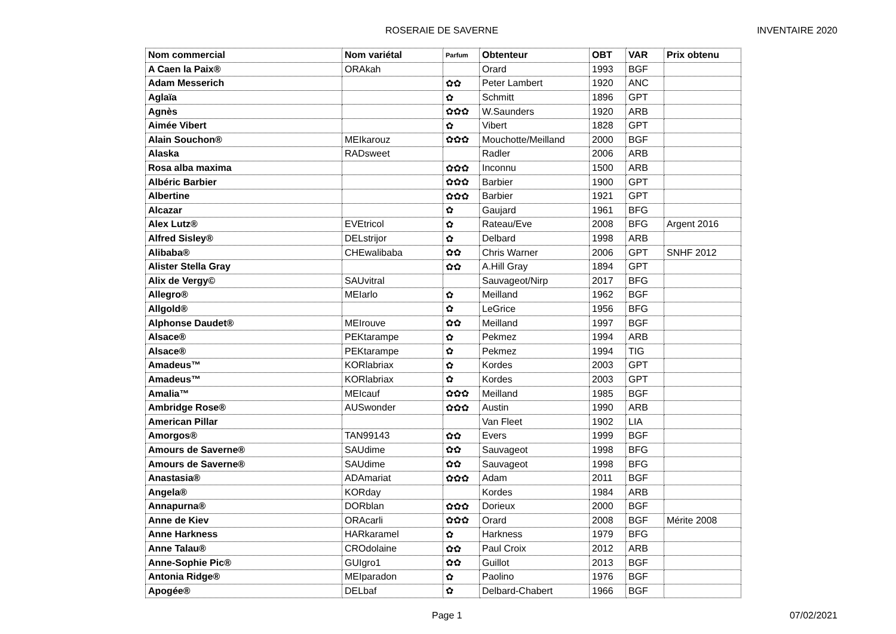ROSERAIE DE SAVERNE INVENTAIRE 2020
| Nom commercial | Nom variétal | Parfum | Obtenteur | OBT | VAR | Prix obtenu |
| --- | --- | --- | --- | --- | --- | --- |
| A Caen la Paix® | ORAkah | | Orard | 1993 | BGF | |
| Adam Messerich | | ✿✿ | Peter Lambert | 1920 | ANC | |
| Aglaïa | | ✿ | Schmitt | 1896 | GPT | |
| Agnès | | ✿✿✿ | W.Saunders | 1920 | ARB | |
| Aimée Vibert | | ✿ | Vibert | 1828 | GPT | |
| Alain Souchon® | MEIkarouz | ✿✿✿ | Mouchotte/Meilland | 2000 | BGF | |
| Alaska | RADsweet | | Radler | 2006 | ARB | |
| Rosa alba maxima | | ✿✿✿ | Inconnu | 1500 | ARB | |
| Albéric Barbier | | ✿✿✿ | Barbier | 1900 | GPT | |
| Albertine | | ✿✿✿ | Barbier | 1921 | GPT | |
| Alcazar | | ✿ | Gaujard | 1961 | BFG | |
| Alex Lutz® | EVEtricol | ✿ | Rateau/Eve | 2008 | BFG | Argent 2016 |
| Alfred Sisley® | DELstrijor | ✿ | Delbard | 1998 | ARB | |
| Alibaba® | CHEwalibaba | ✿✿ | Chris Warner | 2006 | GPT | SNHF 2012 |
| Alister Stella Gray | | ✿✿ | A.Hill Gray | 1894 | GPT | |
| Alix de Vergy© | SAUvitral | | Sauvageot/Nirp | 2017 | BFG | |
| Allegro® | MEIarlo | ✿ | Meilland | 1962 | BGF | |
| Allgold® | | ✿ | LeGrice | 1956 | BFG | |
| Alphonse Daudet® | MEIrouve | ✿✿ | Meilland | 1997 | BGF | |
| Alsace® | PEKtarampe | ✿ | Pekmez | 1994 | ARB | |
| Alsace® | PEKtarampe | ✿ | Pekmez | 1994 | TIG | |
| Amadeus™ | KORlabriax | ✿ | Kordes | 2003 | GPT | |
| Amadeus™ | KORlabriax | ✿ | Kordes | 2003 | GPT | |
| Amalia™ | MEIcauf | ✿✿✿ | Meilland | 1985 | BGF | |
| Ambridge Rose® | AUSwonder | ✿✿✿ | Austin | 1990 | ARB | |
| American Pillar | | | Van Fleet | 1902 | LIA | |
| Amorgos® | TAN99143 | ✿✿ | Evers | 1999 | BGF | |
| Amours de Saverne® | SAUdime | ✿✿ | Sauvageot | 1998 | BFG | |
| Amours de Saverne® | SAUdime | ✿✿ | Sauvageot | 1998 | BFG | |
| Anastasia® | ADAmariat | ✿✿✿ | Adam | 2011 | BGF | |
| Angela® | KORday | | Kordes | 1984 | ARB | |
| Annapurna® | DORblan | ✿✿✿ | Dorieux | 2000 | BGF | |
| Anne de Kiev | ORAcarli | ✿✿✿ | Orard | 2008 | BGF | Mérite 2008 |
| Anne Harkness | HARkaramel | ✿ | Harkness | 1979 | BFG | |
| Anne Talau® | CROdolaine | ✿✿ | Paul Croix | 2012 | ARB | |
| Anne-Sophie Pic® | GUIgro1 | ✿✿ | Guillot | 2013 | BGF | |
| Antonia Ridge® | MEIparadon | ✿ | Paolino | 1976 | BGF | |
| Apogée® | DELbaf | ✿ | Delbard-Chabert | 1966 | BGF | |
Page 1 07/02/2021